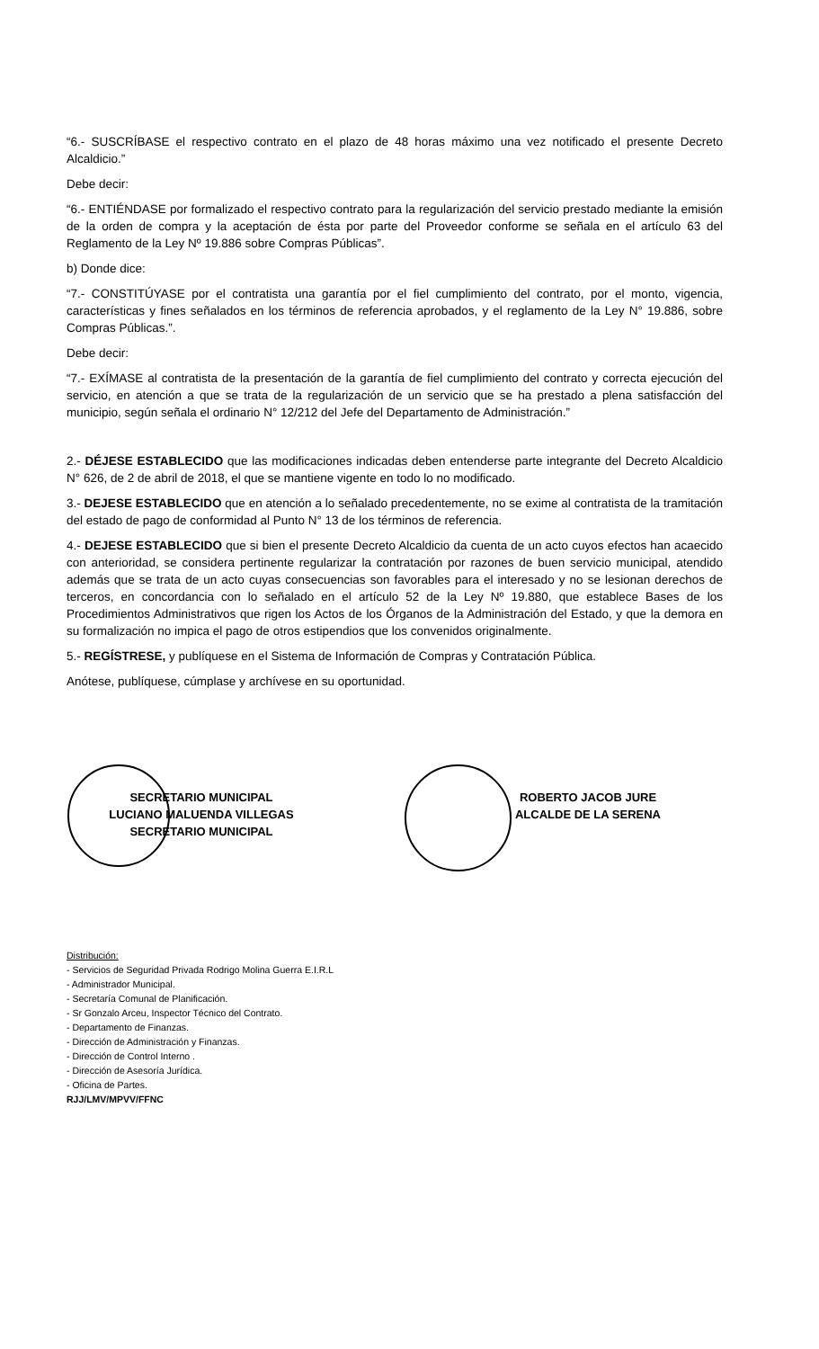“6.- SUSCRÍBASE el respectivo contrato en el plazo de 48 horas máximo una vez notificado el presente Decreto Alcaldicio.”
Debe decir:
“6.- ENTIÉNDASE por formalizado el respectivo contrato para la regularización del servicio prestado mediante la emisión de la orden de compra y la aceptación de ésta por parte del Proveedor conforme se señala en el artículo 63 del Reglamento de la Ley Nº 19.886 sobre Compras Públicas”.
b) Donde dice:
“7.- CONSTITÚYASE por el contratista una garantía por el fiel cumplimiento del contrato, por el monto, vigencia, características y fines señalados en los términos de referencia aprobados, y el reglamento de la Ley N° 19.886, sobre Compras Públicas.”.
Debe decir:
“7.- EXÍMASE al contratista de la presentación de la garantía de fiel cumplimiento del contrato y correcta ejecución del servicio, en atención a que se trata de la regularización de un servicio que se ha prestado a plena satisfacción del municipio, según señala el ordinario N° 12/212 del Jefe del Departamento de Administración.”
2.- DÉJESE ESTABLECIDO que las modificaciones indicadas deben entenderse parte integrante del Decreto Alcaldicio N° 626, de 2 de abril de 2018, el que se mantiene vigente en todo lo no modificado.
3.- DEJESE ESTABLECIDO que en atención a lo señalado precedentemente, no se exime al contratista de la tramitación del estado de pago de conformidad al Punto N° 13 de los términos de referencia.
4.- DEJESE ESTABLECIDO que si bien el presente Decreto Alcaldicio da cuenta de un acto cuyos efectos han acaecido con anterioridad, se considera pertinente regularizar la contratación por razones de buen servicio municipal, atendido además que se trata de un acto cuyas consecuencias son favorables para el interesado y no se lesionan derechos de terceros, en concordancia con lo señalado en el artículo 52 de la Ley Nº 19.880, que establece Bases de los Procedimientos Administrativos que rigen los Actos de los Órganos de la Administración del Estado, y que la demora en su formalización no impica el pago de otros estipendios que los convenidos originalmente.
5.- REGÍSTRESE, y publíquese en el Sistema de Información de Compras y Contratación Pública.
Anótese, publíquese, cúmplase y archívese en su oportunidad.
SECRETARIO MUNICIPAL
LUCIANO MALUENDA VILLEGAS
SECRETARIO MUNICIPAL
ROBERTO JACOB JURE
ALCALDE DE LA SERENA
Distribución:
- Servicios de Seguridad Privada Rodrigo Molina Guerra E.I.R.L
- Administrador Municipal.
- Secretaría Comunal de Planificación.
- Sr Gonzalo Arceu, Inspector Técnico del Contrato.
- Departamento de Finanzas.
- Dirección de Administración y Finanzas.
- Dirección de Control Interno .
- Dirección de Asesoría Jurídica.
- Oficina de Partes.
RJJ/LMV/MPVV/FFNC